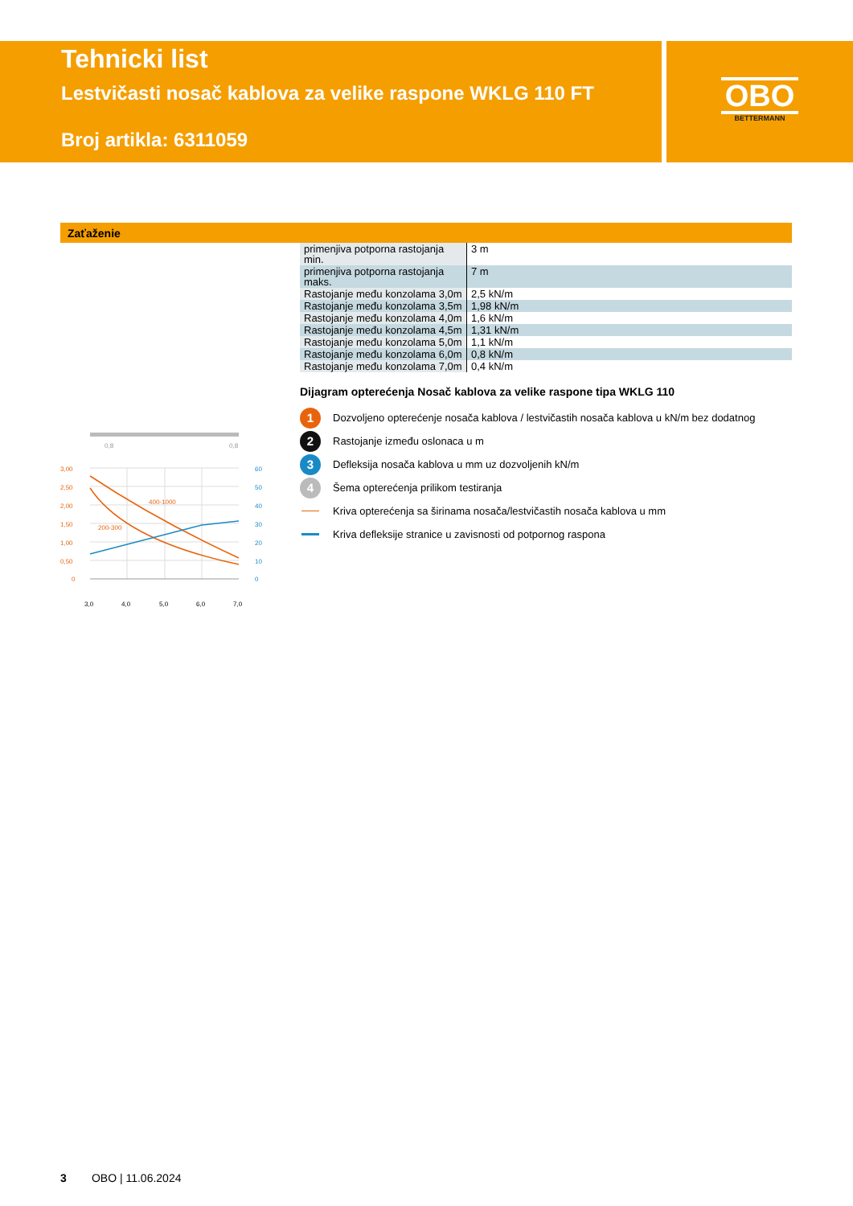Tehnicki list
Lestvičasti nosač kablova za velike raspone WKLG 110 FT
Broj artikla: 6311059
OBO
BETTERMANN
Zaťaženie
0,8
0,8
3,00
2,50
2,00
1,50
1,00
0,50
0
60
50
40
30
20
10
0
400-1000
200-300
3,0
4,0
5,0
6,0
7,0
| primenjiva potporna rastojanja min. | 3 m |
| primenjiva potporna rastojanja maks. | 7 m |
| Rastojanje među konzolama 3,0m | 2,5 kN/m |
| Rastojanje među konzolama 3,5m | 1,98 kN/m |
| Rastojanje među konzolama 4,0m | 1,6 kN/m |
| Rastojanje među konzolama 4,5m | 1,31 kN/m |
| Rastojanje među konzolama 5,0m | 1,1 kN/m |
| Rastojanje među konzolama 6,0m | 0,8 kN/m |
| Rastojanje među konzolama 7,0m | 0,4 kN/m |
Dijagram opterećenja Nosač kablova za velike raspone tipa WKLG 110
1
Dozvoljeno opterećenje nosača kablova / lestvičastih nosača kablova u kN/m bez dodatnog
2
Rastojanje između oslonaca u m
3
Defleksija nosača kablova u mm uz dozvoljenih kN/m
4
Šema opterećenja prilikom testiranja
Kriva opterećenja sa širinama nosača/lestvičastih nosača kablova u mm
Kriva defleksije stranice u zavisnosti od potpornog raspona
3 OBO | 11.06.2024